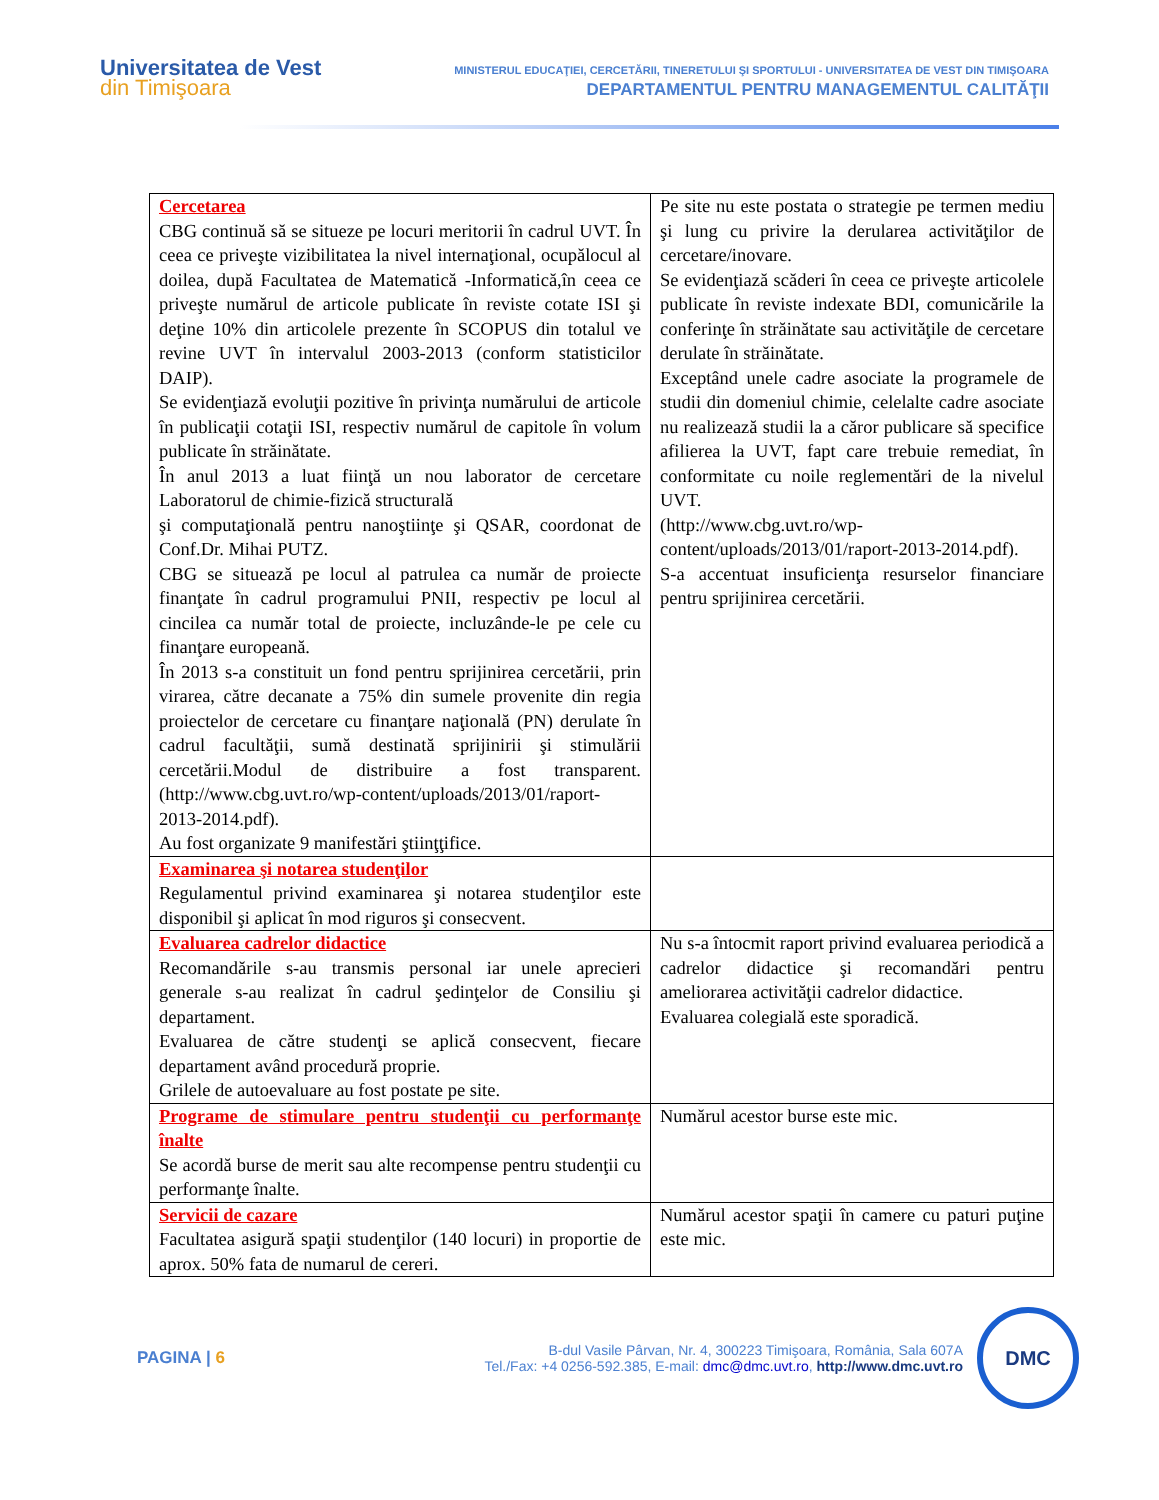Universitatea de Vest
din Timişoara
MINISTERUL EDUCAŢIEI, CERCETĂRII, TINERETULUI ŞI SPORTULUI - UNIVERSITATEA DE VEST DIN TIMIŞOARA
DEPARTAMENTUL PENTRU MANAGEMENTUL CALITĂŢII
| Cercetarea CBG continuă să se situeze pe locuri meritorii în cadrul UVT. În ceea ce priveşte vizibilitatea la nivel internaţional, ocupălocul al doilea, după Facultatea de Matematică -Informatică,în ceea ce priveşte numărul de articole publicate în reviste cotate ISI şi deţine 10% din articolele prezente în SCOPUS din totalul ve revine UVT în intervalul 2003-2013 (conform statisticilor DAIP). Se evidenţiază evoluţii pozitive în privinţa numărului de articole în publicaţii cotaţii ISI, respectiv numărul de capitole în volum publicate în străinătate. În anul 2013 a luat fiinţă un nou laborator de cercetare Laboratorul de chimie-fizică structurală şi computaţională pentru nanoştiinţe şi QSAR, coordonat de Conf.Dr. Mihai PUTZ. CBG se situează pe locul al patrulea ca număr de proiecte finanţate în cadrul programului PNII, respectiv pe locul al cincilea ca număr total de proiecte, incluzânde-le pe cele cu finanţare europeană. În 2013 s-a constituit un fond pentru sprijinirea cercetării, prin virarea, către decanate a 75% din sumele provenite din regia proiectelor de cercetare cu finanţare naţională (PN) derulate în cadrul facultăţii, sumă destinată sprijinirii şi stimulării cercetării.Modul de distribuire a fost transparent. ( http://www.cbg.uvt.ro/wp-content/uploads/2013/01/raport-2013-2014.pdf ). Au fost organizate 9 manifestări ştiinţţifice. | Pe site nu este postata o strategie pe termen mediu şi lung cu privire la derularea activităţilor de cercetare/inovare. Se evidenţiază scăderi în ceea ce priveşte articolele publicate în reviste indexate BDI, comunicările la conferinţe în străinătate sau activităţile de cercetare derulate în străinătate. Exceptând unele cadre asociate la programele de studii din domeniul chimie, celelalte cadre asociate nu realizează studii la a căror publicare să specifice afilierea la UVT, fapt care trebuie remediat, în conformitate cu noile reglementări de la nivelul UVT. ( http://www.cbg.uvt.ro/wp-content/uploads/2013/01/raport-2013-2014.pdf ). S-a accentuat insuficienţa resurselor financiare pentru sprijinirea cercetării. |
| Examinarea şi notarea studenţilor Regulamentul privind examinarea şi notarea studenţilor este disponibil şi aplicat în mod riguros şi consecvent. | |
| Evaluarea cadrelor didactice Recomandările s-au transmis personal iar unele aprecieri generale s-au realizat în cadrul şedinţelor de Consiliu şi departament. Evaluarea de către studenţi se aplică consecvent, fiecare departament având procedură proprie. Grilele de autoevaluare au fost postate pe site. | Nu s-a întocmit raport privind evaluarea periodică a cadrelor didactice şi recomandări pentru ameliorarea activităţii cadrelor didactice. Evaluarea colegială este sporadică. |
| Programe de stimulare pentru studenţii cu performanţe înalte Se acordă burse de merit sau alte recompense pentru studenţii cu performanţe înalte. | Numărul acestor burse este mic. |
| Servicii de cazare Facultatea asigură spaţii studenţilor (140 locuri) in proportie de aprox. 50% fata de numarul de cereri. | Numărul acestor spaţii în camere cu paturi puţine este mic. |
PAGINA | 6
B-dul Vasile Pârvan, Nr. 4, 300223 Timişoara, România, Sala 607A
Tel./Fax: +4 0256-592.385, E-mail: dmc@dmc.uvt.ro, http://www.dmc.uvt.ro
DMC